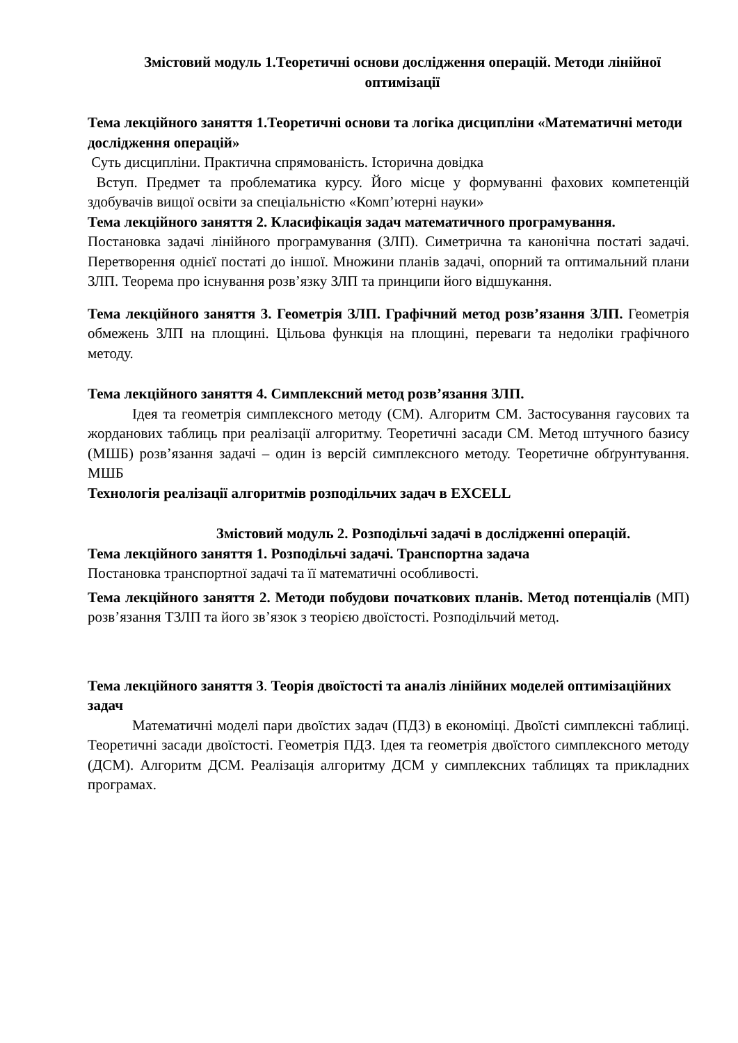Змістовий модуль 1.Теоретичні основи дослідження операцій. Методи лінійної оптимізації
Тема лекційного заняття 1.Теоретичні основи та логіка дисципліни «Математичні методи дослідження операцій»
Суть дисципліни. Практична спрямованість. Історична довідка
Вступ. Предмет та проблематика курсу. Його місце у формуванні фахових компетенцій здобувачів вищої освіти за спеціальністю «Комп’ютерні науки»
Тема лекційного заняття 2. Класифікація задач математичного програмування.
Постановка задачі лінійного програмування (ЗЛП). Симетрична та канонічна постаті задачі. Перетворення однієї постаті до іншої. Множини планів задачі, опорний та оптимальний плани ЗЛП. Теорема про існування розв’язку ЗЛП та принципи його відшукання.
Тема лекційного заняття 3. Геометрія ЗЛП. Графічний метод розв’язання ЗЛП. Геометрія обмежень ЗЛП на площині. Цільова функція на площині, переваги та недоліки графічного методу.
Тема лекційного заняття 4. Симплексний метод розв’язання ЗЛП.
Ідея та геометрія симплексного методу (СМ). Алгоритм СМ. Застосування гаусових та жорданових таблиць при реалізації алгоритму. Теоретичні засади СМ. Метод штучного базису (МШБ) розв’язання задачі – один із версій симплексного методу. Теоретичне обґрунтування. МШБ
Технологія реалізації алгоритмів розподільчих задач в EXCELL
Змістовий модуль 2. Розподільчі задачі в дослідженні операцій.
Тема лекційного заняття 1. Розподільчі задачі. Транспортна задача
Постановка транспортної задачі та її математичні особливості.
Тема лекційного заняття 2. Методи побудови початкових планів. Метод потенціалів (МП) розв’язання ТЗЛП та його зв’язок з теорією двоїстості. Розподільчий метод.
Тема лекційного заняття 3. Теорія двоїстості та аналіз лінійних моделей оптимізаційних задач
Математичні моделі пари двоїстих задач (ПДЗ) в економіці. Двоїсті симплексні таблиці. Теоретичні засади двоїстості. Геометрія ПДЗ. Ідея та геометрія двоїстого симплексного методу (ДСМ). Алгоритм ДСМ. Реалізація алгоритму ДСМ у симплексних таблицях та прикладних програмах.